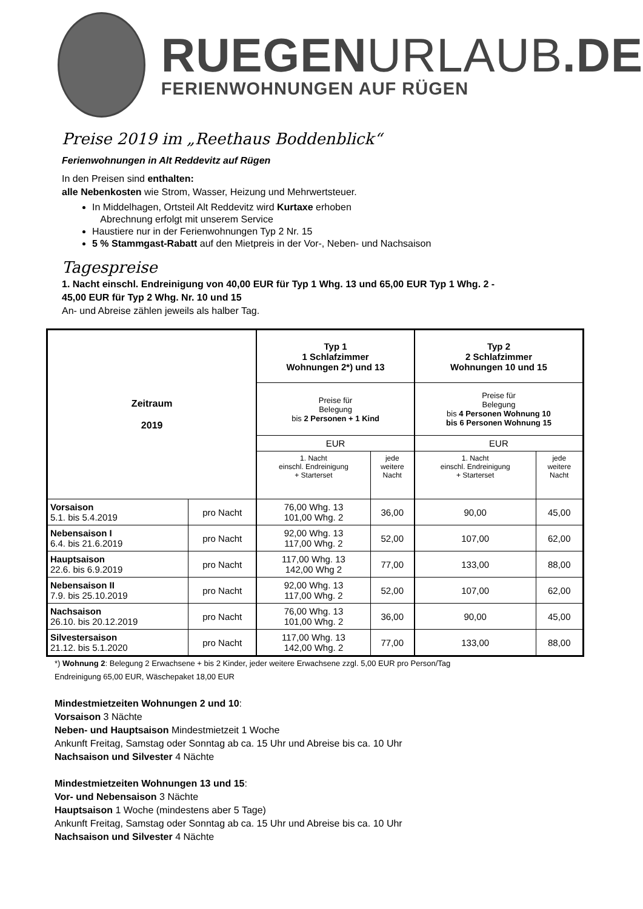RUEGENURLAUB.DE
FERIENWOHNUNGEN AUF RÜGEN
Preise 2019 im „Reethaus Boddenblick“
Ferienwohnungen in Alt Reddevitz auf Rügen
In den Preisen sind enthalten:
alle Nebenkosten wie Strom, Wasser, Heizung und Mehrwertsteuer.
In Middelhagen, Ortsteil Alt Reddevitz wird Kurtaxe erhoben
Abrechnung erfolgt mit unserem Service
Haustiere nur in der Ferienwohnungen Typ 2 Nr. 15
5 % Stammgast-Rabatt auf den Mietpreis in der Vor-, Neben- und Nachsaison
Tagespreise
1. Nacht einschl. Endreinigung von 40,00 EUR für Typ 1 Whg. 13 und 65,00 EUR Typ 1 Whg. 2 -
45,00 EUR für Typ 2 Whg. Nr. 10 und 15
An- und Abreise zählen jeweils als halber Tag.
| Zeitraum 2019 | | Typ 1 1 Schlafzimmer Wohnungen 2*) und 13 | | Typ 2 2 Schlafzimmer Wohnungen 10 und 15 | |
| --- | --- | --- | --- | --- | --- |
| | | Preise für Belegung bis 2 Personen + 1 Kind | | Preise für Belegung bis 4 Personen Wohnung 10 bis 6 Personen Wohnung 15 | |
| | | EUR | | EUR | |
| | | 1. Nacht einschl. Endreinigung + Starterset | jede weitere Nacht | 1. Nacht einschl. Endreinigung + Starterset | jede weitere Nacht |
| Vorsaison 5.1. bis 5.4.2019 | pro Nacht | 76,00 Whg. 13 101,00 Whg. 2 | 36,00 | 90,00 | 45,00 |
| Nebensaison I 6.4. bis 21.6.2019 | pro Nacht | 92,00 Whg. 13 117,00 Whg. 2 | 52,00 | 107,00 | 62,00 |
| Hauptsaison 22.6. bis 6.9.2019 | pro Nacht | 117,00 Whg. 13 142,00 Whg 2 | 77,00 | 133,00 | 88,00 |
| Nebensaison II 7.9. bis 25.10.2019 | pro Nacht | 92,00 Whg. 13 117,00 Whg. 2 | 52,00 | 107,00 | 62,00 |
| Nachsaison 26.10. bis 20.12.2019 | pro Nacht | 76,00 Whg. 13 101,00 Whg. 2 | 36,00 | 90,00 | 45,00 |
| Silvestersaison 21.12. bis 5.1.2020 | pro Nacht | 117,00 Whg. 13 142,00 Whg. 2 | 77,00 | 133,00 | 88,00 |
*) Wohnung 2: Belegung 2 Erwachsene + bis 2 Kinder, jeder weitere Erwachsene zzgl. 5,00 EUR pro Person/Tag
Endreinigung 65,00 EUR, Wäschepaket 18,00 EUR
Mindestmietzeiten Wohnungen 2 und 10:
Vorsaison 3 Nächte
Neben- und Hauptsaison Mindestmietzeit 1 Woche
Ankunft Freitag, Samstag oder Sonntag ab ca. 15 Uhr und Abreise bis ca. 10 Uhr
Nachsaison und Silvester 4 Nächte
Mindestmietzeiten Wohnungen 13 und 15:
Vor- und Nebensaison 3 Nächte
Hauptsaison 1 Woche (mindestens aber 5 Tage)
Ankunft Freitag, Samstag oder Sonntag ab ca. 15 Uhr und Abreise bis ca. 10 Uhr
Nachsaison und Silvester 4 Nächte